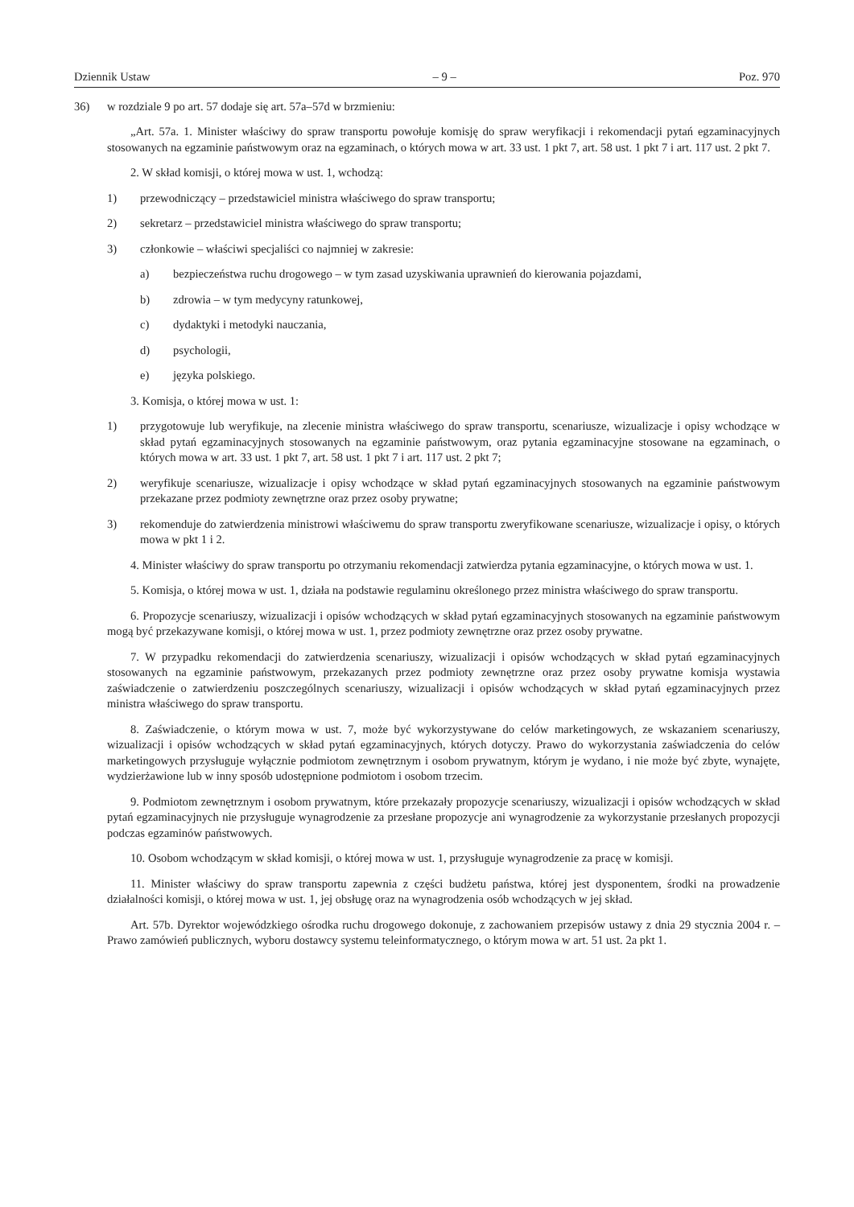Dziennik Ustaw – 9 – Poz. 970
36) w rozdziale 9 po art. 57 dodaje się art. 57a–57d w brzmieniu:
„Art. 57a. 1. Minister właściwy do spraw transportu powołuje komisję do spraw weryfikacji i rekomendacji pytań egzaminacyjnych stosowanych na egzaminie państwowym oraz na egzaminach, o których mowa w art. 33 ust. 1 pkt 7, art. 58 ust. 1 pkt 7 i art. 117 ust. 2 pkt 7.
2. W skład komisji, o której mowa w ust. 1, wchodzą:
1) przewodniczący – przedstawiciel ministra właściwego do spraw transportu;
2) sekretarz – przedstawiciel ministra właściwego do spraw transportu;
3) członkowie – właściwi specjaliści co najmniej w zakresie:
a) bezpieczeństwa ruchu drogowego – w tym zasad uzyskiwania uprawnień do kierowania pojazdami,
b) zdrowia – w tym medycyny ratunkowej,
c) dydaktyki i metodyki nauczania,
d) psychologii,
e) języka polskiego.
3. Komisja, o której mowa w ust. 1:
1) przygotowuje lub weryfikuje, na zlecenie ministra właściwego do spraw transportu, scenariusze, wizualizacje i opisy wchodzące w skład pytań egzaminacyjnych stosowanych na egzaminie państwowym, oraz pytania egzaminacyjne stosowane na egzaminach, o których mowa w art. 33 ust. 1 pkt 7, art. 58 ust. 1 pkt 7 i art. 117 ust. 2 pkt 7;
2) weryfikuje scenariusze, wizualizacje i opisy wchodzące w skład pytań egzaminacyjnych stosowanych na egzaminie państwowym przekazane przez podmioty zewnętrzne oraz przez osoby prywatne;
3) rekomenduje do zatwierdzenia ministrowi właściwemu do spraw transportu zweryfikowane scenariusze, wizualizacje i opisy, o których mowa w pkt 1 i 2.
4. Minister właściwy do spraw transportu po otrzymaniu rekomendacji zatwierdza pytania egzaminacyjne, o których mowa w ust. 1.
5. Komisja, o której mowa w ust. 1, działa na podstawie regulaminu określonego przez ministra właściwego do spraw transportu.
6. Propozycje scenariuszy, wizualizacji i opisów wchodzących w skład pytań egzaminacyjnych stosowanych na egzaminie państwowym mogą być przekazywane komisji, o której mowa w ust. 1, przez podmioty zewnętrzne oraz przez osoby prywatne.
7. W przypadku rekomendacji do zatwierdzenia scenariuszy, wizualizacji i opisów wchodzących w skład pytań egzaminacyjnych stosowanych na egzaminie państwowym, przekazanych przez podmioty zewnętrzne oraz przez osoby prywatne komisja wystawia zaświadczenie o zatwierdzeniu poszczególnych scenariuszy, wizualizacji i opisów wchodzących w skład pytań egzaminacyjnych przez ministra właściwego do spraw transportu.
8. Zaświadczenie, o którym mowa w ust. 7, może być wykorzystywane do celów marketingowych, ze wskazaniem scenariuszy, wizualizacji i opisów wchodzących w skład pytań egzaminacyjnych, których dotyczy. Prawo do wykorzystania zaświadczenia do celów marketingowych przysługuje wyłącznie podmiotom zewnętrznym i osobom prywatnym, którym je wydano, i nie może być zbyte, wynajęte, wydzierżawione lub w inny sposób udostępnione podmiotom i osobom trzecim.
9. Podmiotom zewnętrznym i osobom prywatnym, które przekazały propozycje scenariuszy, wizualizacji i opisów wchodzących w skład pytań egzaminacyjnych nie przysługuje wynagrodzenie za przesłane propozycje ani wynagrodzenie za wykorzystanie przesłanych propozycji podczas egzaminów państwowych.
10. Osobom wchodzącym w skład komisji, o której mowa w ust. 1, przysługuje wynagrodzenie za pracę w komisji.
11. Minister właściwy do spraw transportu zapewnia z części budżetu państwa, której jest dysponentem, środki na prowadzenie działalności komisji, o której mowa w ust. 1, jej obsługę oraz na wynagrodzenia osób wchodzących w jej skład.
Art. 57b. Dyrektor wojewódzkiego ośrodka ruchu drogowego dokonuje, z zachowaniem przepisów ustawy z dnia 29 stycznia 2004 r. – Prawo zamówień publicznych, wyboru dostawcy systemu teleinformatycznego, o którym mowa w art. 51 ust. 2a pkt 1.